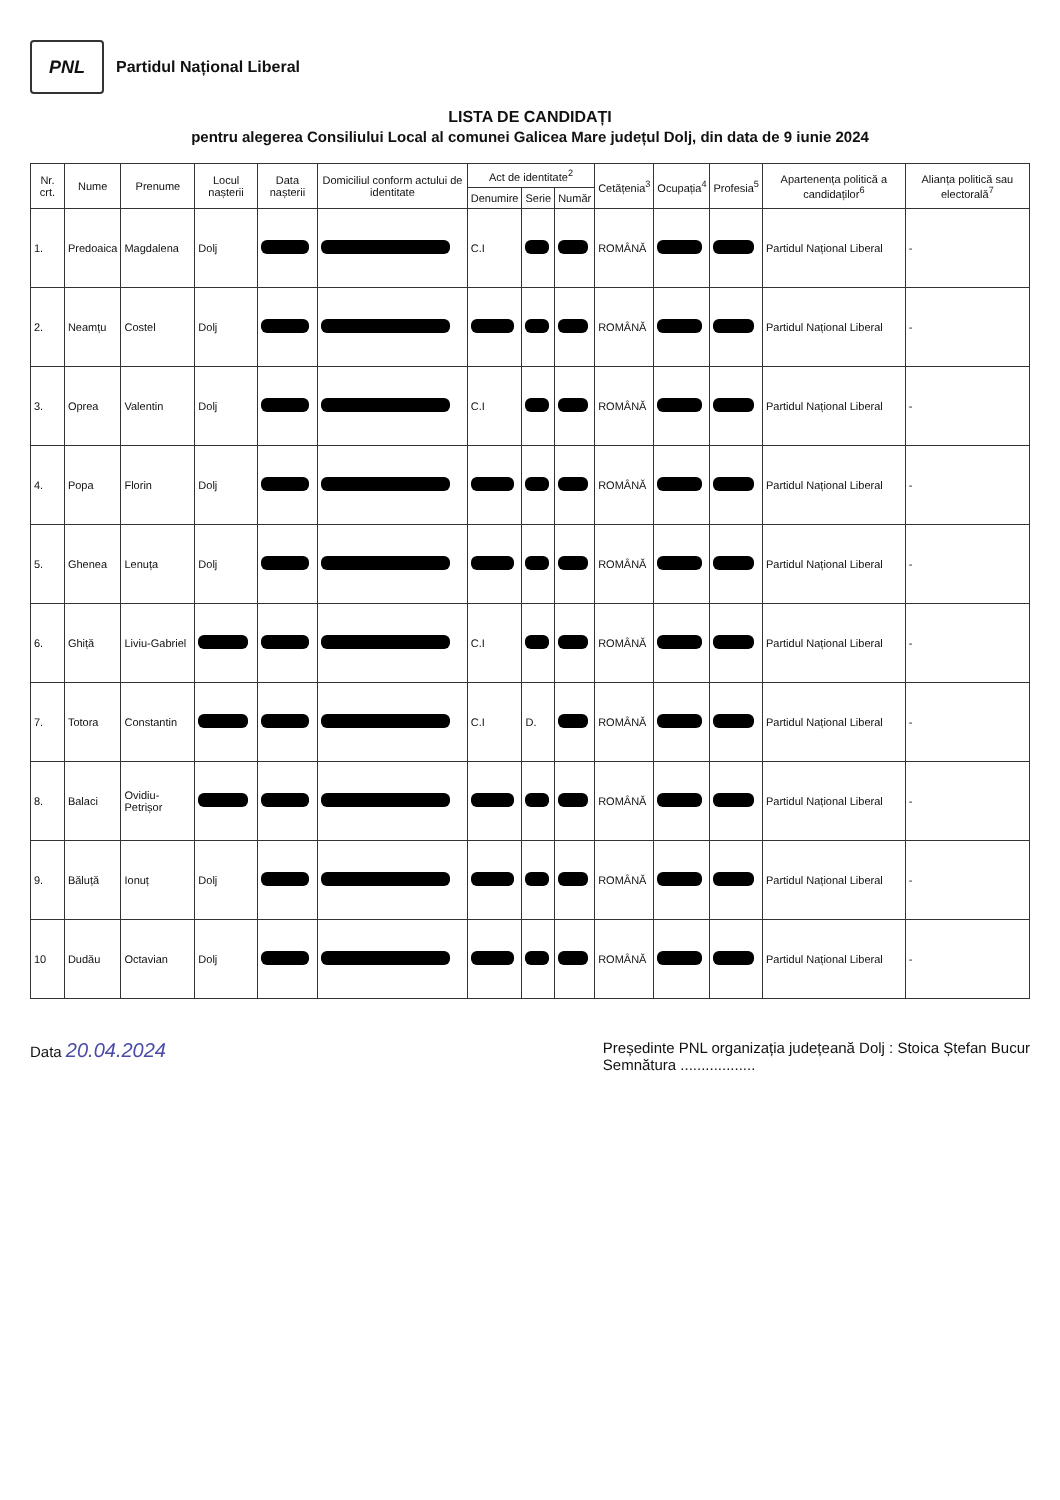PNL
Partidul Național Liberal
LISTA DE CANDIDAȚI
pentru alegerea Consiliului Local al comunei Galicea Mare județul Dolj, din data de 9 iunie 2024
| Nr. crt. | Nume | Prenume | Locul nașterii | Data nașterii | Domiciliul conform actului de identitate | Act de identitate<sup>2</sup> | | | Cetățenia<sup>3</sup> | Ocupația<sup>4</sup> | Profesia<sup>5</sup> | Apartenența politică a candidaților<sup>6</sup> | Alianța politică sau electorală<sup>7</sup> |
| --- | --- | --- | --- | --- | --- | --- | --- | --- | --- | --- | --- | --- | --- |
| | | | | | | Denumire | Serie | Număr | | | | | |
| 1. | Predoaica | Magdalena | Dolj | | | C.I | | | ROMÂNĂ | | | Partidul Național Liberal | - |
| 2. | Neamțu | Costel | Dolj | | | | | | ROMÂNĂ | | | Partidul Național Liberal | - |
| 3. | Oprea | Valentin | Dolj | | | C.I | | | ROMÂNĂ | | | Partidul Național Liberal | - |
| 4. | Popa | Florin | Dolj | | | | | | ROMÂNĂ | | | Partidul Național Liberal | - |
| 5. | Ghenea | Lenuța | Dolj | | | | | | ROMÂNĂ | | | Partidul Național Liberal | - |
| 6. | Ghiță | Liviu-Gabriel | | | | C.I | | | ROMÂNĂ | | | Partidul Național Liberal | - |
| 7. | Totora | Constantin | | | | C.I | D. | | ROMÂNĂ | | | Partidul Național Liberal | - |
| 8. | Balaci | Ovidiu-Petrișor | | | | | | | ROMÂNĂ | | | Partidul Național Liberal | - |
| 9. | Băluță | Ionuț | Dolj | | | | | | ROMÂNĂ | | | Partidul Național Liberal | - |
| 10 | Dudău | Octavian | Dolj | | | | | | ROMÂNĂ | | | Partidul Național Liberal | - |
Data 20.04.2024
Președinte PNL organizația județeană Dolj : Stoica Ștefan Bucur
Semnătura ..................